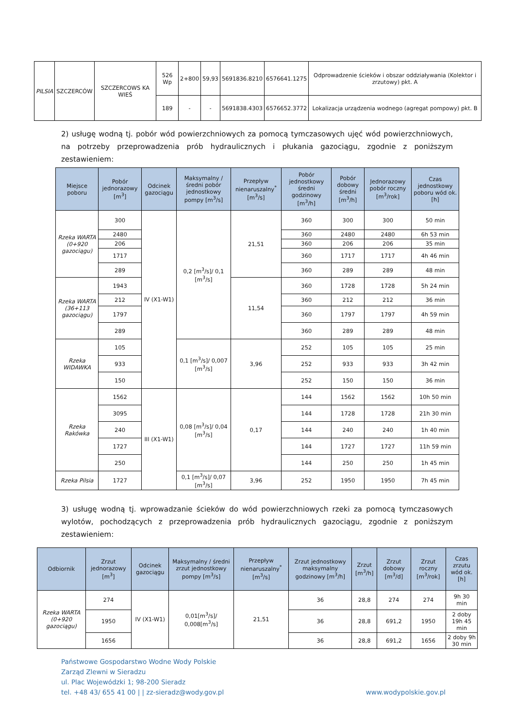| PILSIA | SZCZERCÓW | SZCZERCOWS KA WIEŚ | 526 Wp | 2+800 | 59,93 | 5691836.8210 | 6576641.1275 | Odprowadzenie ścieków i obszar oddziaływania (Kolektor i zrzutowy) pkt. A |
| | | | 189 | - | - | 5691838.4303 | 6576652.3772 | Lokalizacja urządzenia wodnego (agregat pompowy) pkt. B |
2) usługę wodną tj. pobór wód powierzchniowych za pomocą tymczasowych ujęć wód powierzchniowych, na potrzeby przeprowadzenia prób hydraulicznych i płukania gazociągu, zgodnie z poniższym zestawieniem:
| Miejsce poboru | Pobór jednorazowy [m<sup>3</sup>] | Odcinek gazociągu | Maksymalny / średni pobór jednostkowy pompy [m<sup>3</sup>/s] | Przepływ nienaruszalny<sup>*</sup> [m<sup>3</sup>/s] | Pobór jednostkowy średni godzinowy [m<sup>3</sup>/h] | Pobór dobowy średni [m<sup>3</sup>/h] | Jednorazowy pobór roczny [m<sup>3</sup>/rok] | Czas jednostkowy poboru wód ok.[h] |
| --- | --- | --- | --- | --- | --- | --- | --- | --- |
| Rzeka WARTA (0+920 gazociągu) | 300 | IV (X1-W1) | 0,2 [m<sup>3</sup>/s]/ 0,1 [m<sup>3</sup>/s] | 21,51 | 360 | 300 | 300 | 50 min |
| | 2480 | | | | 360 | 2480 | 2480 | 6h 53 min |
| | 206 | | | | 360 | 206 | 206 | 35 min |
| | 1717 | | | | 360 | 1717 | 1717 | 4h 46 min |
| | 289 | | | | 360 | 289 | 289 | 48 min |
| Rzeka WARTA (36+113 gazociągu) | 1943 | | | 11,54 | 360 | 1728 | 1728 | 5h 24 min |
| | 212 | | | | 360 | 212 | 212 | 36 min |
| | 1797 | | | | 360 | 1797 | 1797 | 4h 59 min |
| | 289 | | | | 360 | 289 | 289 | 48 min |
| Rzeka WIDAWKA | 105 | | 0,1 [m<sup>3</sup>/s]/ 0,007 [m<sup>3</sup>/s] | 3,96 | 252 | 105 | 105 | 25 min |
| | 933 | | | | 252 | 933 | 933 | 3h 42 min |
| | 150 | | | | 252 | 150 | 150 | 36 min |
| Rzeka Rakówka | 1562 | III (X1-W1) | 0,08 [m<sup>3</sup>/s]/ 0,04 [m<sup>3</sup>/s] | 0,17 | 144 | 1562 | 1562 | 10h 50 min |
| | 3095 | | | | 144 | 1728 | 1728 | 21h 30 min |
| | 240 | | | | 144 | 240 | 240 | 1h 40 min |
| | 1727 | | | | 144 | 1727 | 1727 | 11h 59 min |
| | 250 | | | | 144 | 250 | 250 | 1h 45 min |
| Rzeka Pilsia | 1727 | | 0,1 [m<sup>3</sup>/s]/ 0,07 [m<sup>3</sup>/s] | 3,96 | 252 | 1950 | 1950 | 7h 45 min |
3) usługę wodną tj. wprowadzanie ścieków do wód powierzchniowych rzeki za pomocą tymczasowych wylotów, pochodzących z przeprowadzenia prób hydraulicznych gazociągu, zgodnie z poniższym zestawieniem:
| Odbiornik | Zrzut jednorazowy [m<sup>3</sup>] | Odcinek gazociągu | Maksymalny / średni zrzut jednostkowy pompy [m<sup>3</sup>/s] | Przepływ nienaruszalny<sup>*</sup> [m<sup>3</sup>/s] | Zrzut jednostkowy maksymalny godzinowy [m<sup>3</sup>/h] | Zrzut [m<sup>3</sup>/h] | Zrzut dobowy [m<sup>3</sup>/d] | Zrzut roczny [m<sup>3</sup>/rok] | Czas zrzutu wód ok.[h] |
| --- | --- | --- | --- | --- | --- | --- | --- | --- | --- |
| Rzeka WARTA (0+920 gazociągu) | 274 | IV (X1-W1) | 0,01[m<sup>3</sup>/s]/ 0,008[m<sup>3</sup>/s] | 21,51 | 36 | 28,8 | 274 | 274 | 9h 30 min |
| | 1950 | | | | 36 | 28,8 | 691,2 | 1950 | 2 doby 19h 45 min |
| | 1656 | | | | 36 | 28,8 | 691,2 | 1656 | 2 doby 9h 30 min |
Państwowe Gospodarstwo Wodne Wody Polskie
Zarząd Zlewni w Sieradzu
ul. Plac Wojewódzki 1; 98-200 Sieradz
tel. +48 43/ 655 41 00 | | zz-sieradz@wody.gov.pl
www.wodypolskie.gov.pl